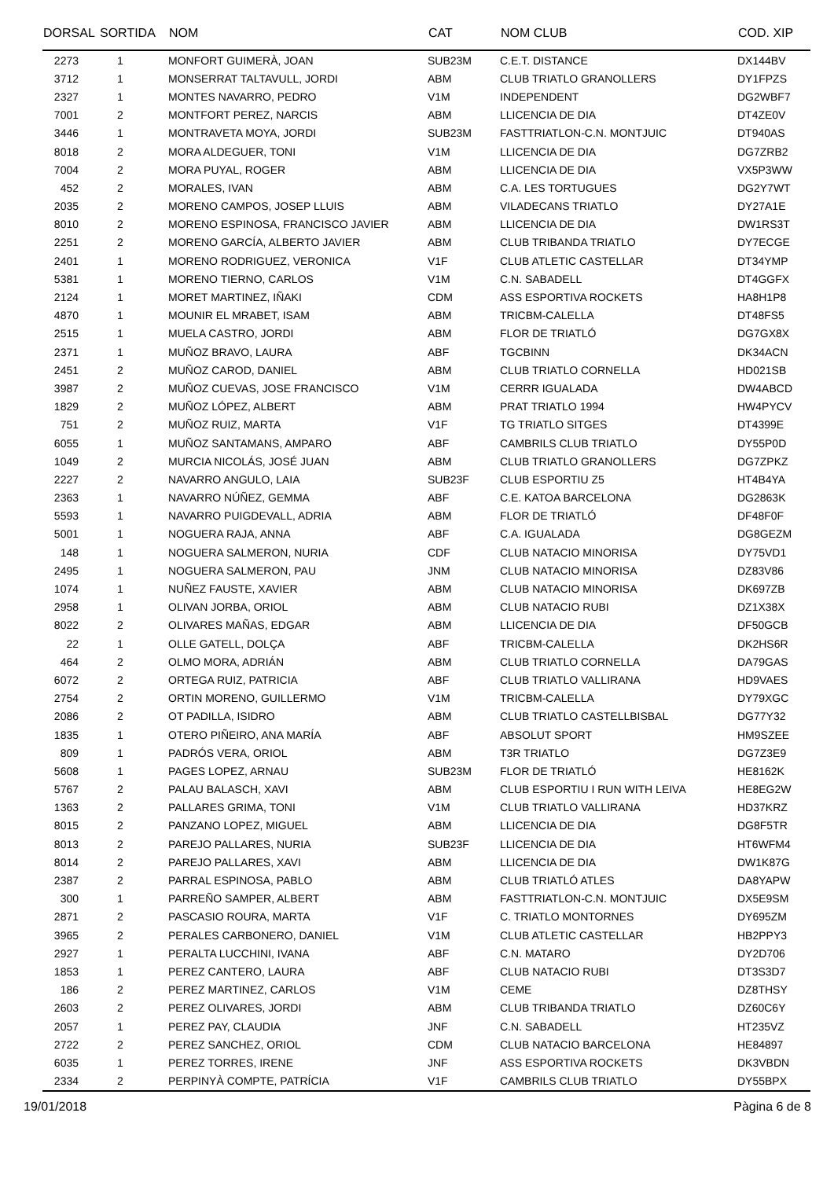| DORSAL | SORTIDA | NOM | CAT | NOM CLUB | COD. XIP |
| --- | --- | --- | --- | --- | --- |
| 2273 | 1 | MONFORT GUIMERÀ, JOAN | SUB23M | C.E.T. DISTANCE | DX144BV |
| 3712 | 1 | MONSERRAT TALTAVULL, JORDI | ABM | CLUB TRIATLO GRANOLLERS | DY1FPZS |
| 2327 | 1 | MONTES NAVARRO, PEDRO | V1M | INDEPENDENT | DG2WBF7 |
| 7001 | 2 | MONTFORT PEREZ, NARCIS | ABM | LLICENCIA DE DIA | DT4ZE0V |
| 3446 | 1 | MONTRAVETA MOYA, JORDI | SUB23M | FASTTRIATLON-C.N. MONTJUIC | DT940AS |
| 8018 | 2 | MORA ALDEGUER, TONI | V1M | LLICENCIA DE DIA | DG7ZRB2 |
| 7004 | 2 | MORA PUYAL, ROGER | ABM | LLICENCIA DE DIA | VX5P3WW |
| 452 | 2 | MORALES, IVAN | ABM | C.A. LES TORTUGUES | DG2Y7WT |
| 2035 | 2 | MORENO CAMPOS, JOSEP LLUIS | ABM | VILADECANS TRIATLO | DY27A1E |
| 8010 | 2 | MORENO ESPINOSA, FRANCISCO JAVIER | ABM | LLICENCIA DE DIA | DW1RS3T |
| 2251 | 2 | MORENO GARCÍA, ALBERTO JAVIER | ABM | CLUB TRIBANDA TRIATLO | DY7ECGE |
| 2401 | 1 | MORENO RODRIGUEZ, VERONICA | V1F | CLUB ATLETIC CASTELLAR | DT34YMP |
| 5381 | 1 | MORENO TIERNO, CARLOS | V1M | C.N. SABADELL | DT4GGFX |
| 2124 | 1 | MORET MARTINEZ, IÑAKI | CDM | ASS ESPORTIVA ROCKETS | HA8H1P8 |
| 4870 | 1 | MOUNIR EL MRABET, ISAM | ABM | TRICBM-CALELLA | DT48FS5 |
| 2515 | 1 | MUELA CASTRO, JORDI | ABM | FLOR DE TRIATLÓ | DG7GX8X |
| 2371 | 1 | MUÑOZ BRAVO, LAURA | ABF | TGCBINN | DK34ACN |
| 2451 | 2 | MUÑOZ CAROD, DANIEL | ABM | CLUB TRIATLO CORNELLA | HD021SB |
| 3987 | 2 | MUÑOZ CUEVAS, JOSE FRANCISCO | V1M | CERRR IGUALADA | DW4ABCD |
| 1829 | 2 | MUÑOZ LÓPEZ, ALBERT | ABM | PRAT TRIATLO 1994 | HW4PYCV |
| 751 | 2 | MUÑOZ RUIZ, MARTA | V1F | TG TRIATLO SITGES | DT4399E |
| 6055 | 1 | MUÑOZ SANTAMANS, AMPARO | ABF | CAMBRILS CLUB TRIATLO | DY55P0D |
| 1049 | 2 | MURCIA NICOLÁS, JOSÉ JUAN | ABM | CLUB TRIATLO GRANOLLERS | DG7ZPKZ |
| 2227 | 2 | NAVARRO ANGULO, LAIA | SUB23F | CLUB ESPORTIU Z5 | HT4B4YA |
| 2363 | 1 | NAVARRO NÚÑEZ, GEMMA | ABF | C.E. KATOA BARCELONA | DG2863K |
| 5593 | 1 | NAVARRO PUIGDEVALL, ADRIA | ABM | FLOR DE TRIATLÓ | DF48F0F |
| 5001 | 1 | NOGUERA RAJA, ANNA | ABF | C.A. IGUALADA | DG8GEZM |
| 148 | 1 | NOGUERA SALMERON, NURIA | CDF | CLUB NATACIO MINORISA | DY75VD1 |
| 2495 | 1 | NOGUERA SALMERON, PAU | JNM | CLUB NATACIO MINORISA | DZ83V86 |
| 1074 | 1 | NUÑEZ FAUSTE, XAVIER | ABM | CLUB NATACIO MINORISA | DK697ZB |
| 2958 | 1 | OLIVAN JORBA, ORIOL | ABM | CLUB NATACIO RUBI | DZ1X38X |
| 8022 | 2 | OLIVARES MAÑAS, EDGAR | ABM | LLICENCIA DE DIA | DF50GCB |
| 22 | 1 | OLLE GATELL, DOLÇA | ABF | TRICBM-CALELLA | DK2HS6R |
| 464 | 2 | OLMO MORA, ADRIÁN | ABM | CLUB TRIATLO CORNELLA | DA79GAS |
| 6072 | 2 | ORTEGA RUIZ, PATRICIA | ABF | CLUB TRIATLO VALLIRANA | HD9VAES |
| 2754 | 2 | ORTIN MORENO, GUILLERMO | V1M | TRICBM-CALELLA | DY79XGC |
| 2086 | 2 | OT PADILLA, ISIDRO | ABM | CLUB TRIATLO CASTELLBISBAL | DG77Y32 |
| 1835 | 1 | OTERO PIÑEIRO, ANA MARÍA | ABF | ABSOLUT SPORT | HM9SZEE |
| 809 | 1 | PADRÓS VERA, ORIOL | ABM | T3R TRIATLO | DG7Z3E9 |
| 5608 | 1 | PAGES LOPEZ, ARNAU | SUB23M | FLOR DE TRIATLÓ | HE8162K |
| 5767 | 2 | PALAU BALASCH, XAVI | ABM | CLUB ESPORTIU I RUN WITH LEIVA | HE8EG2W |
| 1363 | 2 | PALLARES GRIMA, TONI | V1M | CLUB TRIATLO VALLIRANA | HD37KRZ |
| 8015 | 2 | PANZANO LOPEZ, MIGUEL | ABM | LLICENCIA DE DIA | DG8F5TR |
| 8013 | 2 | PAREJO PALLARES, NURIA | SUB23F | LLICENCIA DE DIA | HT6WFM4 |
| 8014 | 2 | PAREJO PALLARES, XAVI | ABM | LLICENCIA DE DIA | DW1K87G |
| 2387 | 2 | PARRAL ESPINOSA, PABLO | ABM | CLUB TRIATLÓ ATLES | DA8YAPW |
| 300 | 1 | PARREÑO SAMPER, ALBERT | ABM | FASTTRIATLON-C.N. MONTJUIC | DX5E9SM |
| 2871 | 2 | PASCASIO ROURA, MARTA | V1F | C. TRIATLO MONTORNES | DY695ZM |
| 3965 | 2 | PERALES CARBONERO, DANIEL | V1M | CLUB ATLETIC CASTELLAR | HB2PPY3 |
| 2927 | 1 | PERALTA LUCCHINI, IVANA | ABF | C.N. MATARO | DY2D706 |
| 1853 | 1 | PEREZ CANTERO, LAURA | ABF | CLUB NATACIO RUBI | DT3S3D7 |
| 186 | 2 | PEREZ MARTINEZ, CARLOS | V1M | CEME | DZ8THSY |
| 2603 | 2 | PEREZ OLIVARES, JORDI | ABM | CLUB TRIBANDA TRIATLO | DZ60C6Y |
| 2057 | 1 | PEREZ PAY, CLAUDIA | JNF | C.N. SABADELL | HT235VZ |
| 2722 | 2 | PEREZ SANCHEZ, ORIOL | CDM | CLUB NATACIO BARCELONA | HE84897 |
| 6035 | 1 | PEREZ TORRES, IRENE | JNF | ASS ESPORTIVA ROCKETS | DK3VBDN |
| 2334 | 2 | PERPINYÀ COMPTE, PATRÍCIA | V1F | CAMBRILS CLUB TRIATLO | DY55BPX |
19/01/2018 Pàgina 6 de 8